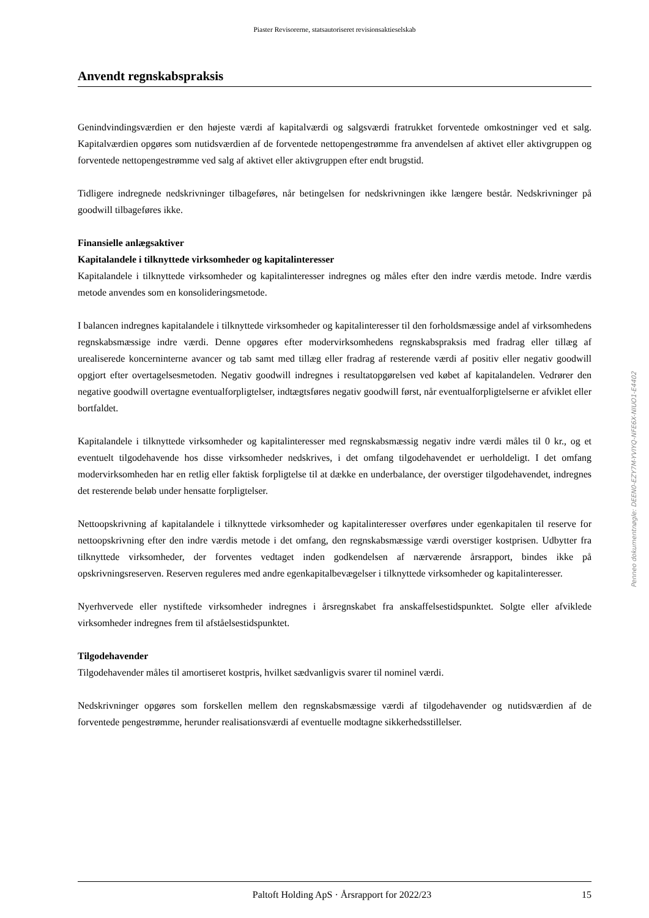Piaster Revisorerne, statsautoriseret revisionsaktieselskab
Anvendt regnskabspraksis
Genindvindingsværdien er den højeste værdi af kapitalværdi og salgsværdi fratrukket forventede omkostninger ved et salg. Kapitalværdien opgøres som nutidsværdien af de forventede nettopengestrømme fra anvendelsen af aktivet eller aktivgruppen og forventede nettopengestrømme ved salg af aktivet eller aktivgruppen efter endt brugstid.
Tidligere indregnede nedskrivninger tilbageføres, når betingelsen for nedskrivningen ikke længere består. Nedskrivninger på goodwill tilbageføres ikke.
Finansielle anlægsaktiver
Kapitalandele i tilknyttede virksomheder og kapitalinteresser
Kapitalandele i tilknyttede virksomheder og kapitalinteresser indregnes og måles efter den indre værdis metode. Indre værdis metode anvendes som en konsolideringsmetode.
I balancen indregnes kapitalandele i tilknyttede virksomheder og kapitalinteresser til den forholdsmæssige andel af virksomhedens regnskabsmæssige indre værdi. Denne opgøres efter modervirksomhedens regnskabspraksis med fradrag eller tillæg af urealiserede koncerninterne avancer og tab samt med tillæg eller fradrag af resterende værdi af positiv eller negativ goodwill opgjort efter overtagelsesmetoden. Negativ goodwill indregnes i resultatopgørelsen ved købet af kapitalandelen. Vedrører den negative goodwill overtagne eventualforpligtelser, indtægtsføres negativ goodwill først, når eventualforpligtelserne er afviklet eller bortfaldet.
Kapitalandele i tilknyttede virksomheder og kapitalinteresser med regnskabsmæssig negativ indre værdi måles til 0 kr., og et eventuelt tilgodehavende hos disse virksomheder nedskrives, i det omfang tilgodehavendet er uerholdeligt. I det omfang modervirksomheden har en retlig eller faktisk forpligtelse til at dække en underbalance, der overstiger tilgodehavendet, indregnes det resterende beløb under hensatte forpligtelser.
Nettoopskrivning af kapitalandele i tilknyttede virksomheder og kapitalinteresser overføres under egenkapitalen til reserve for nettoopskrivning efter den indre værdis metode i det omfang, den regnskabsmæssige værdi overstiger kostprisen. Udbytter fra tilknyttede virksomheder, der forventes vedtaget inden godkendelsen af nærværende årsrapport, bindes ikke på opskrivningsreserven. Reserven reguleres med andre egenkapitalbevægelser i tilknyttede virksomheder og kapitalinteresser.
Nyerhvervede eller nystiftede virksomheder indregnes i årsregnskabet fra anskaffelsestidspunktet. Solgte eller afviklede virksomheder indregnes frem til afståelsestidspunktet.
Tilgodehavender
Tilgodehavender måles til amortiseret kostpris, hvilket sædvanligvis svarer til nominel værdi.
Nedskrivninger opgøres som forskellen mellem den regnskabsmæssige værdi af tilgodehavender og nutidsværdien af de forventede pengestrømme, herunder realisationsværdi af eventuelle modtagne sikkerhedsstillelser.
Paltoft Holding ApS · Årsrapport for 2022/23 15
Penneo dokumentnøgle: DEEN0-EZY7M-YVIYQ-NFE6X-NIUO1-E4402